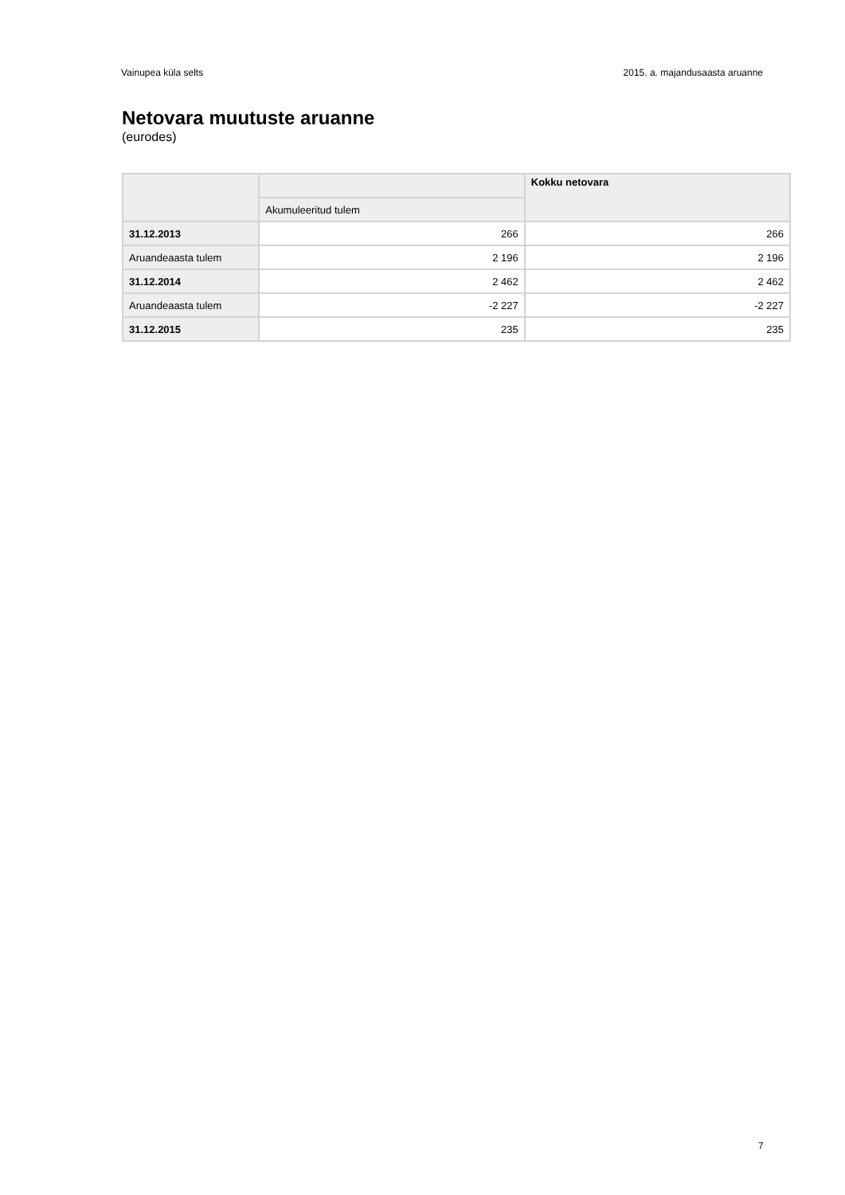Vainupea küla selts 2015. a. majandusaasta aruanne
Netovara muutuste aruanne
(eurodes)
| | | Kokku netovara |
| --- | --- | --- |
| | Akumuleeritud tulem | |
| 31.12.2013 | 266 | 266 |
| Aruandeaasta tulem | 2 196 | 2 196 |
| 31.12.2014 | 2 462 | 2 462 |
| Aruandeaasta tulem | -2 227 | -2 227 |
| 31.12.2015 | 235 | 235 |
7